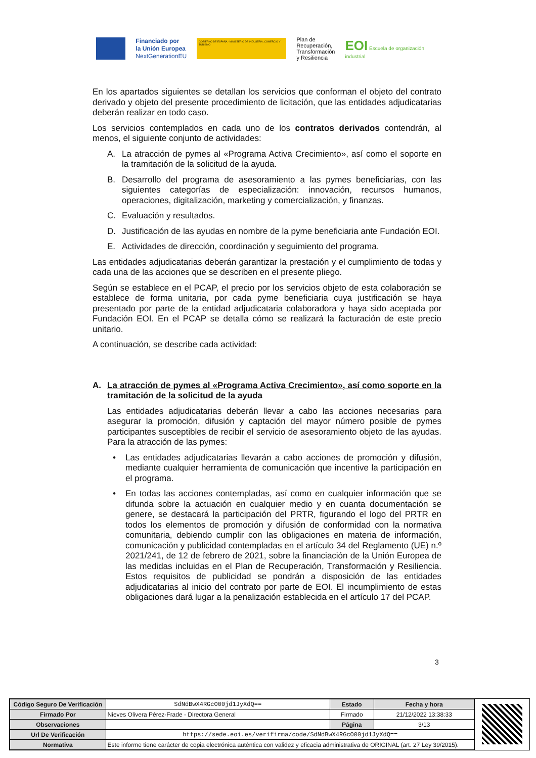Financiado por
la Unión Europea
NextGenerationEU
GOBIERNO DE ESPAÑA · MINISTERIO DE INDUSTRIA, COMERCIO Y TURISMO
Plan de
Recuperación,
Transformación
y Resiliencia
EOI Escuela de organización industrial
En los apartados siguientes se detallan los servicios que conforman el objeto del contrato derivado y objeto del presente procedimiento de licitación, que las entidades adjudicatarias deberán realizar en todo caso.
Los servicios contemplados en cada uno de los contratos derivados contendrán, al menos, el siguiente conjunto de actividades:
A. La atracción de pymes al «Programa Activa Crecimiento», así como el soporte en la tramitación de la solicitud de la ayuda.
B. Desarrollo del programa de asesoramiento a las pymes beneficiarias, con las siguientes categorías de especialización: innovación, recursos humanos, operaciones, digitalización, marketing y comercialización, y finanzas.
C. Evaluación y resultados.
D. Justificación de las ayudas en nombre de la pyme beneficiaria ante Fundación EOI.
E. Actividades de dirección, coordinación y seguimiento del programa.
Las entidades adjudicatarias deberán garantizar la prestación y el cumplimiento de todas y cada una de las acciones que se describen en el presente pliego.
Según se establece en el PCAP, el precio por los servicios objeto de esta colaboración se establece de forma unitaria, por cada pyme beneficiaria cuya justificación se haya presentado por parte de la entidad adjudicataria colaboradora y haya sido aceptada por Fundación EOI. En el PCAP se detalla cómo se realizará la facturación de este precio unitario.
A continuación, se describe cada actividad:
A. La atracción de pymes al «Programa Activa Crecimiento», así como soporte en la tramitación de la solicitud de la ayuda
Las entidades adjudicatarias deberán llevar a cabo las acciones necesarias para asegurar la promoción, difusión y captación del mayor número posible de pymes participantes susceptibles de recibir el servicio de asesoramiento objeto de las ayudas. Para la atracción de las pymes:
• Las entidades adjudicatarias llevarán a cabo acciones de promoción y difusión, mediante cualquier herramienta de comunicación que incentive la participación en el programa.
• En todas las acciones contempladas, así como en cualquier información que se difunda sobre la actuación en cualquier medio y en cuanta documentación se genere, se destacará la participación del PRTR, figurando el logo del PRTR en todos los elementos de promoción y difusión de conformidad con la normativa comunitaria, debiendo cumplir con las obligaciones en materia de información, comunicación y publicidad contempladas en el artículo 34 del Reglamento (UE) n.º 2021/241, de 12 de febrero de 2021, sobre la financiación de la Unión Europea de las medidas incluidas en el Plan de Recuperación, Transformación y Resiliencia. Estos requisitos de publicidad se pondrán a disposición de las entidades adjudicatarias al inicio del contrato por parte de EOI. El incumplimiento de estas obligaciones dará lugar a la penalización establecida en el artículo 17 del PCAP.
3
| Código Seguro De Verificación | SdNdBwX4RGcO00jd1JyXdQ== | Estado | Fecha y hora |
| Firmado Por | Nieves Olivera Pérez-Frade - Directora General | Firmado | 21/12/2022 13:38:33 |
| Observaciones | | Página | 3/13 |
| Url De Verificación | https://sede.eoi.es/verifirma/code/SdNdBwX4RGcO00jd1JyXdQ== | | |
| Normativa | Este informe tiene carácter de copia electrónica auténtica con validez y eficacia administrativa de ORIGINAL (art. 27 Ley 39/2015). | | |